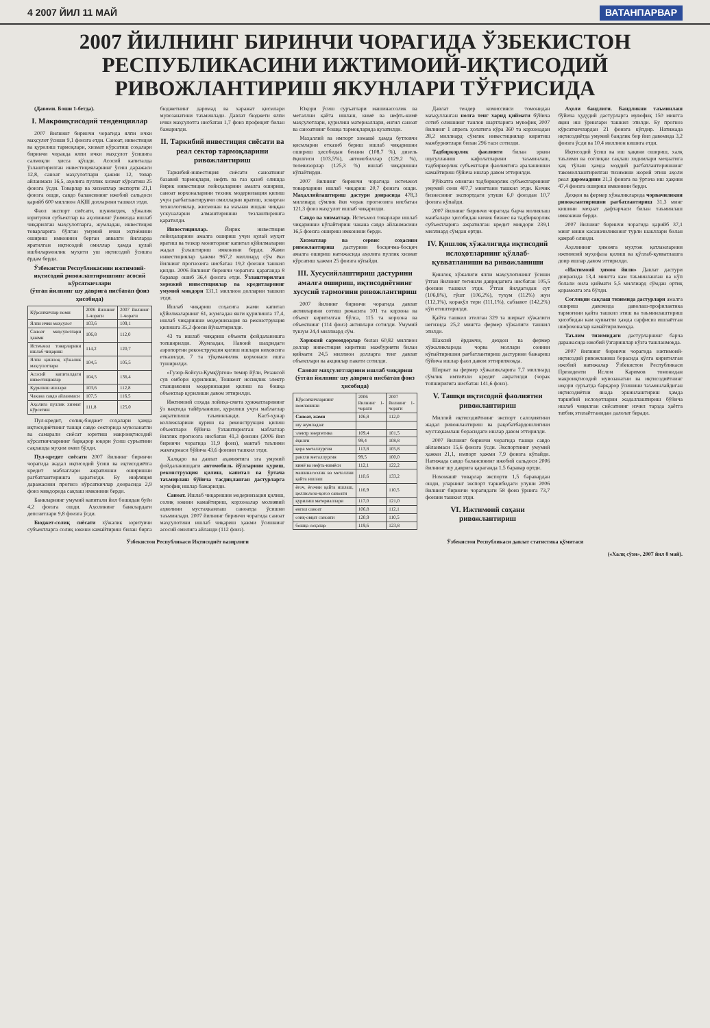4 2007 ЙИЛ 11 МАЙ ВАТАНПАРВАР
2007 ЙИЛНИНГ БИРИНЧИ ЧОРАГИДА ЎЗБЕКИСТОН РЕСПУБЛИКАСИНИ ИЖТИМОИЙ-ИҚТИСОДИЙ РИВОЖЛАНТИРИШ ЯКУНЛАРИ ТЎҒРИСИДА
(Давоми. Боши 1-бетда).
I. Макроиқтисодий тенденциялар
2007 йилнинг биринчи чорагида ялпи ички маҳсулот ўсиши 9,1 фоизга етди. Саноат, инвестиция ва қурилиш тармоқлари, хизмат кўрсатиш соҳалари биринчи чоракда ялпи ички маҳсулот ўсишига салмоқли ҳисса қўшди. Асосий капиталда ўзлаштирилган инвестицияларнинг ўсиш даражаси 12,8, саноат маҳсулотлари ҳажми 12, товар айланмаси 16,5, аҳолига пуллик хизмат кўрсатиш 25 фоизга ўсди. Товарлар ва хизматлар экспорти 21,1 фоизга ошди, савдо балансининг ижобий сальдоси қарийб 600 миллион АҚШ долларини ташкил этди.
Фаол экспорт сиёсати, шунингдек, хўжалик юритувчи субъектлар ва аҳолининг ўзимизда ишлаб чиқарилган маҳсулотларга, жумладан, инвестиция товарларига бўлган умумий ички эҳтиёжини ошириш имконини берган аввалги йилларда яратилган иқтисодий омиллар ҳамда қулай ишбилармонлик муҳити уш иқтисодий ўсишга ёрдам берди.
Ўзбекистон Республикасини ижтимоий-иқтисодий ривожлантиришнинг асосий кўрсаткичлари
(ўтган йилнинг шу даврига нисбатан фоиз ҳисобида)
| Кўрсаткичлар номи | 2006 йилнинг 1-чораги | 2007 йилнинг 1-чораги |
| --- | --- | --- |
| Ялпи ички маҳсулот | 103,6 | 109,1 |
| Саноат маҳсулотлари ҳажми | 106,8 | 112,0 |
| Истеъмол товарларини ишлаб чиқариш | 114,2 | 120,7 |
| Ялпи қишлоқ хўжалик маҳсулотлари | 104,5 | 105,5 |
| Асосий капиталдаги инвестициялар | 104,5 | 136,4 |
| Қурилиш ишлари | 103,6 | 112,8 |
| Чакана савдо айланмаси | 107,5 | 116,5 |
| Аҳолига пуллик хизмат кўрсатиш | 111,8 | 125,0 |
Пул-кредит, солиқ-бюджет соҳалари ҳамда иқтисодиётнинг ташқи савдо секторида мувозанатли ва самарали сиёсат юритиш макроиқтисодий кўрсаткичларнинг барқарор юқори ўсиш суръатини сақлашда муҳим омил бўлди.
Пул-кредит сиёсати 2007 йилнинг биринчи чорагида жадал иқтисодий ўсиш ва иқтисодиётга кредит маблағлари ажратишни оширишни рағбатлантиришга қаратилди. Бу инфляция даражасини прогноз кўрсаткичлар доирасида 2,9 фоиз миқдорида сақлаш имконини берди.
Банкларнинг умумий капитали йил бошидан буён 4,2 фоизга ошди. Аҳолининг банклардаги депозитлари 9,8 фоизга ўсди.
Бюджет-солиқ сиёсати хўжалик юритувчи субъектларга солиқ юкини камайтириш билан бирга бюджетнинг даромад ва харажат қисмлари мувозанатини таъминлади. Давлат бюджети ялпи ички маҳсулотга нисбатан 1,7 фоиз профицит билан бажарилди.
II. Таркибий инвестиция сиёсати ва реал сектор тармоқларини ривожлантириш
Таркибий-инвестиция сиёсати саноатнинг базавий тармоқлари, нефть ва газ қазиб олишда йирик инвестиция лойиҳаларини амалга ошириш, саноат корхоналарини техник модернизация қилиш учун рағбатлантирувчи омилларни яратиш, эскирган технологиялар, жисмонан ва маънан ишдан чиққан ускуналарни алмаштиришни тезлаштиришга қаратилди.
Инвестициялар. Йирик инвестиция лойиҳаларини амалга ошириш учун қулай муҳит яратиш ва тезкор мониторинг капитал қўйилмаларни жадал ўзлаштириш имконини берди. Жами инвестициялар ҳажми 967,2 миллиард сўм ёки йилнинг прогнозига нисбатан 19,2 фоизни ташкил қилди. 2006 йилнинг биринчи чорагига қараганда 8 баравар ошиб 36,4 фоизга етди. Ўзлаштирилган хорижий инвестициялар ва кредитларнинг умумий миқдори 131,1 миллион долларни ташкил этди.
Ишлаб чиқариш соҳасига жами капитал қўйилмаларнинг 61, жумладан янги қурилишга 17,4, ишлаб чиқаришни модернизация ва реконструкция қилишга 35,2 фоизи йўналтирилди.
43 та ишлаб чиқариш объекти фойдаланишга топширилди. Жумладан, Навоий шаҳридаги аэропортни реконструкция қилиш ишлари ниҳоясига етказилди, 7 та тўқимачилик корхонаси ишга туширилди.
«Гузор-Бойсун-Қумқўрғон» темир йўли, Резаксой сув омбори қурилиши, Тошкент иссиқлик электр станциясини модернизация қилиш ва бошқа объектлар қурилиши давом эттирилди.
Ижтимоий соҳада лойиҳа-смета ҳужжатларининг ўз вақтида тайёрланиши, қурилиш учун маблағлар ажратилиши таъминланди. Касб-ҳунар коллежларини қуриш ва реконструкция қилиш объектлари бўйича ўзлаштирилган маблағлар йиллик прогнозга нисбатан 41,3 фоизни (2006 йил биринчи чорагида 11,9 фоиз), мактаб таълими жамғармаси бўйича 43,6 фоизни ташкил этди.
Халқаро ва давлат аҳамиятига эга умумий фойдаланишдаги автомобиль йўлларини қуриш, реконструкция қилиш, капитал ва ўртача таъмирлаш бўйича тасдиқланган дастурларга мувофиқ ишлар бажарилди.
Саноат. Ишлаб чиқаришни модернизация қилиш, солиқ юкини камайтириш, корхоналар молиявий аҳволини мустаҳкамлаш саноатда ўсишни таъминлади. 2007 йилнинг биринчи чорагида саноат маҳсулотини ишлаб чиқариш ҳажми ўсишнинг асосий омилига айланди (112 фоиз).
Юқори ўсиш суръатлари машинасозлик ва металлни қайта ишлаш, кимё ва нефть-кимё маҳсулотлари, қурилиш материаллари, енгил саноат ва саноатнинг бошқа тармоқларида кузатилди.
Маҳаллий ва импорт хомашё ҳамда бутловчи қисмларни етказиб бериш ишлаб чиқаришни ошириш ҳисобидан бензин (108,7 %), дизель ёқилғиси (103,5%), автомобиллар (129,2 %), телевизорлар (125,3 %) ишлаб чиқаришни кўпайтирди.
2007 йилнинг биринчи чорагида истеъмол товарларини ишлаб чиқариш 20,7 фоизга ошди. Маҳаллийлаштириш дастури доирасида 478,3 миллиард сўмлик ёки чорак прогнозига нисбатан 121,3 фоиз маҳсулот ишлаб чиқарилди.
Савдо ва хизматлар. Истеъмол товарлари ишлаб чиқаришни кўпайтириш чакана савдо айланмасини 16,5 фоизга ошириш имконини берди.
Хизматлар ва сервис соҳасини ривожлантириш дастурини босқичма-босқич амалга ошириш натижасида аҳолига пуллик хизмат кўрсатиш ҳажми 25 фоизга кўпайди.
III. Хусусийлаштириш дастурини амалга ошириш, иқтисодиётнинг хусусий тармоғини ривожлантириш
2007 йилнинг биринчи чорагида давлат активларини сотиш режасига 101 та корхона ва объект киритилган бўлса, 115 та корхона ва объектнинг (114 фоиз) активлари сотилди. Умумий тушум 24,4 миллиард сўм.
Хорижий сармоядорлар билан 60,82 миллион доллар инвестиция киритиш мажбурияти билан қиймати 24,5 миллион долларга тенг давлат объектлари ва акциялар пакети сотилди.
Саноат маҳсулотларини ишлаб чиқариш
(ўтган йилнинг шу даврига нисбатан фоиз ҳисобида)
| Кўрсаткичларнинг номланиши | 2006 йилнинг 1-чораги | 2007 йилнинг 1-чораги |
| --- | --- | --- |
| Саноат, жами | 106,8 | 112,0 |
| шу жумладан: | | |
| электр энергетика | 109,4 | 101,5 |
| ёқилғи | 99,4 | 108,8 |
| қора металлургия | 113,8 | 105,8 |
| рангли металлургия | 99,5 | 100,0 |
| кимё ва нефть-кимёси | 112,1 | 122,2 |
| машинасозлик ва металлни қайта ишлаш | 110,6 | 133,2 |
| ёғоч, ёғочни қайта ишлаш, целлюлоза-қоғоз саноати | 116,9 | 110,5 |
| қурилиш материаллари | 117,0 | 121,0 |
| енгил саноат | 106,8 | 112,1 |
| озиқ-овқат саноати | 120,9 | 110,5 |
| бошқа соҳалар | 119,6 | 123,8 |
Давлат тендер комиссияси томонидан маъқулланган нолга тенг харид қиймати бўйича сотиб олишнинг танлов шартларига мувофиқ 2007 йилнинг 1 апрель ҳолатига кўра 360 та корхонадан 28,2 миллиард сўмлик инвестициялар киритиш мажбуриятлари билан 296 таси сотилди.
Тадбиркорлик фаолияти билан эркин шуғулланиш кафолатларини таъминлаш, тадбиркорлик субъектлари фаолиятига аралашишни камайтириш бўйича ишлар давом эттирилди.
Рўйхатга олинган тадбиркорлик субъектларининг умумий сони 407,7 мингтани ташкил этди. Кичик бизнеснинг экспортдаги улуши 6,0 фоиздан 10,7 фоизга кўпайди.
2007 йилнинг биринчи чорагида барча молиялаш манбалари ҳисобидан кичик бизнес ва тадбиркорлик субъектларига ажратилган кредит миқдори 239,1 миллиард сўмдан ортди.
IV. Қишлоқ хўжалигида иқтисодий ислоҳотларнинг қўллаб-қувватланиши ва ривожланиши
Қишлоқ хўжалиги ялпи маҳсулотининг ўсиши ўтган йилнинг тегишли давридагига нисбатан 105,5 фоизни ташкил этди. Ўтган йилдагидан сут (106,8%), гўшт (106,2%), тухум (112%) жун (112,1%), қоракўл тери (111,1%), сабзавот (142,2%) кўп етиштирилди.
Қайта ташкил этилган 329 та ширкат хўжалиги негизида 25,2 мингта фермер хўжалиги ташкил этилди.
Шахсий ёрдамчи, деҳқон ва фермер хўжаликларида чорва моллари сонини кўпайтиришни рағбатлантириш дастурини бажариш бўйича ишлар фаол давом эттирилмоқда.
Ширкат ва фермер хўжаликларига 7,7 миллиард сўмлик имтиёзли кредит ажратилди (чорак топшириғига нисбатан 141,6 фоиз).
V. Ташқи иқтисодий фаолиятни ривожлантириш
Миллий иқтисодиётнинг экспорт салоҳиятини жадал ривожлантириш ва рақобатбардошлигини мустаҳкамлаш борасидаги ишлар давом эттирилди.
2007 йилнинг биринчи чорагида ташқи савдо айланмаси 15,6 фоизга ўсди. Экспортнинг умумий ҳажми 21,1, импорт ҳажми 7,9 фоизга кўпайди. Натижада савдо балансининг ижобий сальдоси 2006 йилнинг шу даврига қараганда 1,5 баравар ортди.
Нохомашё товарлар экспорти 1,5 баравардан ошди, уларнинг экспорт таркибидаги улуши 2006 йилнинг биринчи чорагидаги 58 фоиз ўрнига 73,7 фоизни ташкил этди.
VI. Ижтимоий соҳани ривожлантириш
Аҳоли бандлиги. Бандликни таъминлаш бўйича ҳудудий дастурларга мувофиқ 150 мингга яқин иш ўринлари ташкил этилди. Бу прогноз кўрсаткичлардан 21 фоизга кўпдир. Натижада иқтисодиётда умумий бандлик бир йил давомида 3,2 фоизга ўсди ва 10,4 миллион кишига етди.
Иқтисодий ўсиш ва иш ҳақини ошириш, халқ таълими ва соғлиқни сақлаш ходимлари меҳнатига ҳақ тўлаш ҳамда моддий рағбатлантиришнинг такомиллаштирилган тизимини жорий этиш аҳоли реал даромадини 21,3 фоизга ва ўртача иш ҳақини 47,4 фоизга ошириш имконини берди.
Деҳқон ва фермер хўжаликларида чорвачиликни ривожлантиришни рағбатлантириш 31,3 минг кишини меҳнат дафтарчаси билан таъминлаш имконини берди.
2007 йилнинг биринчи чорагида қарийб 37,1 минг киши касаначиликнинг турли шакллари билан қамраб олинди.
Аҳолининг ҳимояга муҳтож қатламларини ижтимоий муҳофаза қилиш ва қўллаб-қувватлашга доир ишлар давом эттирилди.
«Ижтимоий ҳимоя йили» Давлат дастури доирасида 13,4 мингта кам таъминланган ва кўп болали оила қиймати 5,5 миллиард сўмдан ортиқ қорамолга эга бўлди.
Соғлиқни сақлаш тизимида дастурлари амалга ошириш давомида даволаш-профилактика тармоғини қайта ташкил этиш ва таъминлаштириш ҳисобидан кам қувватли ҳамда сарфисиз ишлаётган шифохоналар камайтирилмоқда.
Таълим тизимидаги дастурларнинг барча даражасида ижобий ўзгаришлар кўзга ташланмоқда.
2007 йилнинг биринчи чорагида ижтимоий-иқтисодий ривожланиш борасида қўлга киритилган ижобий натижалар Ўзбекистон Республикаси Президенти Ислом Каримов томонидан макроиқтисодий мувозанатни ва иқтисодиётнинг юқори суръатда барқарор ўсишини таъминлайдиган иқтисодиётни янада эркинлаштириш ҳамда таркибий ислоҳотларни жадаллаштириш бўйича ишлаб чиқилган сиёсатнинг изчил тарзда ҳаётга татбиқ этилаётганидан далолат беради.
Ўзбекистон Республикаси Иқтисодиёт вазирлиги Ўзбекистон Республикаси давлат статистика қўмитаси
(«Халқ сўзи», 2007 йил 8 май).